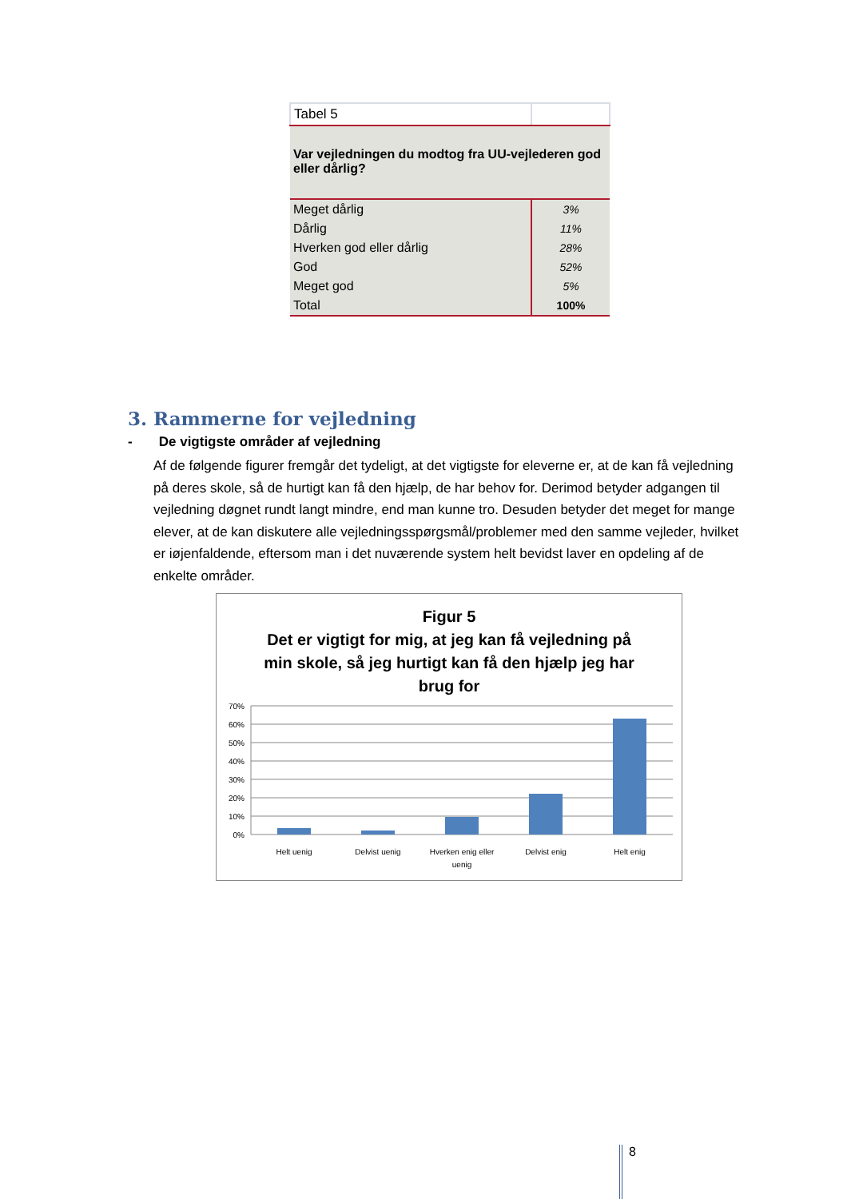| Tabel 5 | |
| Var vejledningen du modtog fra UU-vejlederen god eller dårlig? | |
| Meget dårlig | 3% |
| Dårlig | 11% |
| Hverken god eller dårlig | 28% |
| God | 52% |
| Meget god | 5% |
| Total | 100% |
3. Rammerne for vejledning
- De vigtigste områder af vejledning
Af de følgende figurer fremgår det tydeligt, at det vigtigste for eleverne er, at de kan få vejledning på deres skole, så de hurtigt kan få den hjælp, de har behov for. Derimod betyder adgangen til vejledning døgnet rundt langt mindre, end man kunne tro. Desuden betyder det meget for mange elever, at de kan diskutere alle vejledningsspørgsmål/problemer med den samme vejleder, hvilket er iøjenfaldende, eftersom man i det nuværende system helt bevidst laver en opdeling af de enkelte områder.
Figur 5
Det er vigtigt for mig, at jeg kan få vejledning på
min skole, så jeg hurtigt kan få den hjælp jeg har
brug for
70%
60%
50%
40%
30%
20%
10%
0%
Helt uenig
Delvist uenig
Hverken enig eller
uenig
Delvist enig
Helt enig
8